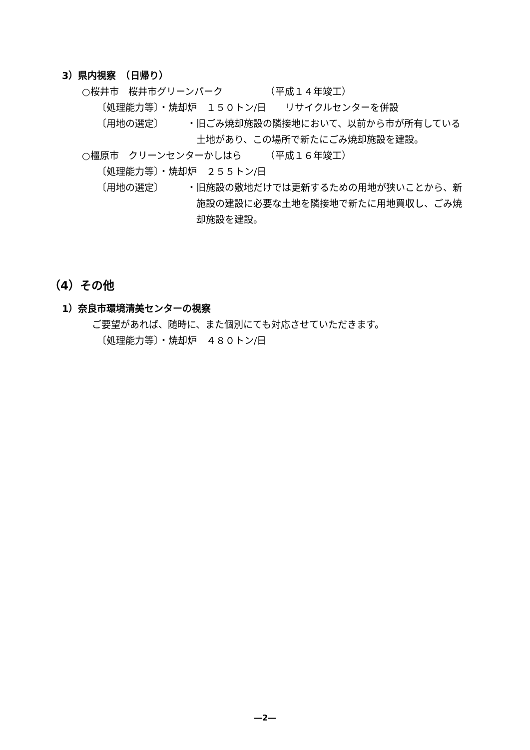3）県内視察　（日帰り）
○桜井市　桜井市グリーンパーク　　　　　（平成１４年竣工）
〔処理能力等〕・焼却炉　１５０トン/日　　リサイクルセンターを併設
〔用地の選定〕 ・旧ごみ焼却施設の隣接地において、以前から市が所有している
　土地があり、この場所で新たにごみ焼却施設を建設。
○橿原市　クリーンセンターかしはら　　　（平成１６年竣工）
〔処理能力等〕・焼却炉　２５５トン/日
〔用地の選定〕 ・旧施設の敷地だけでは更新するための用地が狭いことから、新
　施設の建設に必要な土地を隣接地で新たに用地買収し、ごみ焼
　却施設を建設。
（4）その他
1）奈良市環境清美センターの視察
ご要望があれば、随時に、また個別にても対応させていただきます。
〔処理能力等〕・焼却炉　４８０トン/日
―2―